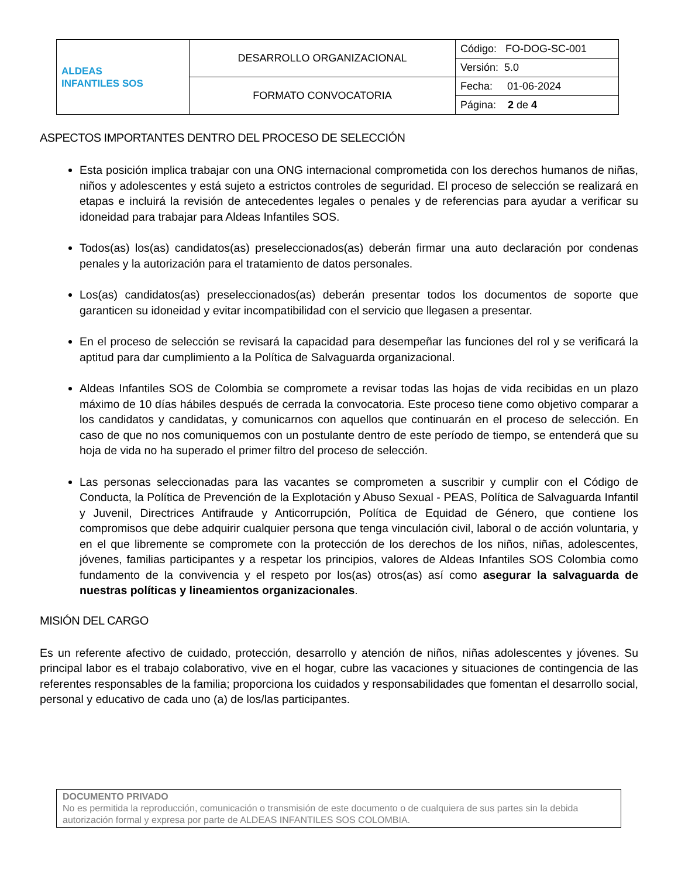| ALDEAS INFANTILES SOS | DESARROLLO ORGANIZACIONAL | Código: FO-DOG-SC-001 |
| | | Versión: 5.0 |
| | FORMATO CONVOCATORIA | Fecha: 01-06-2024 |
| | | Página: 2 de 4 |
ASPECTOS IMPORTANTES DENTRO DEL PROCESO DE SELECCIÓN
Esta posición implica trabajar con una ONG internacional comprometida con los derechos humanos de niñas, niños y adolescentes y está sujeto a estrictos controles de seguridad. El proceso de selección se realizará en etapas e incluirá la revisión de antecedentes legales o penales y de referencias para ayudar a verificar su idoneidad para trabajar para Aldeas Infantiles SOS.
Todos(as) los(as) candidatos(as) preseleccionados(as) deberán firmar una auto declaración por condenas penales y la autorización para el tratamiento de datos personales.
Los(as) candidatos(as) preseleccionados(as) deberán presentar todos los documentos de soporte que garanticen su idoneidad y evitar incompatibilidad con el servicio que llegasen a presentar.
En el proceso de selección se revisará la capacidad para desempeñar las funciones del rol y se verificará la aptitud para dar cumplimiento a la Política de Salvaguarda organizacional.
Aldeas Infantiles SOS de Colombia se compromete a revisar todas las hojas de vida recibidas en un plazo máximo de 10 días hábiles después de cerrada la convocatoria. Este proceso tiene como objetivo comparar a los candidatos y candidatas, y comunicarnos con aquellos que continuarán en el proceso de selección. En caso de que no nos comuniquemos con un postulante dentro de este período de tiempo, se entenderá que su hoja de vida no ha superado el primer filtro del proceso de selección.
Las personas seleccionadas para las vacantes se comprometen a suscribir y cumplir con el Código de Conducta, la Política de Prevención de la Explotación y Abuso Sexual - PEAS, Política de Salvaguarda Infantil y Juvenil, Directrices Antifraude y Anticorrupción, Política de Equidad de Género, que contiene los compromisos que debe adquirir cualquier persona que tenga vinculación civil, laboral o de acción voluntaria, y en el que libremente se compromete con la protección de los derechos de los niños, niñas, adolescentes, jóvenes, familias participantes y a respetar los principios, valores de Aldeas Infantiles SOS Colombia como fundamento de la convivencia y el respeto por los(as) otros(as) así como asegurar la salvaguarda de nuestras políticas y lineamientos organizacionales.
MISIÓN DEL CARGO
Es un referente afectivo de cuidado, protección, desarrollo y atención de niños, niñas adolescentes y jóvenes. Su principal labor es el trabajo colaborativo, vive en el hogar, cubre las vacaciones y situaciones de contingencia de las referentes responsables de la familia; proporciona los cuidados y responsabilidades que fomentan el desarrollo social, personal y educativo de cada uno (a) de los/las participantes.
DOCUMENTO PRIVADO
No es permitida la reproducción, comunicación o transmisión de este documento o de cualquiera de sus partes sin la debida autorización formal y expresa por parte de ALDEAS INFANTILES SOS COLOMBIA.